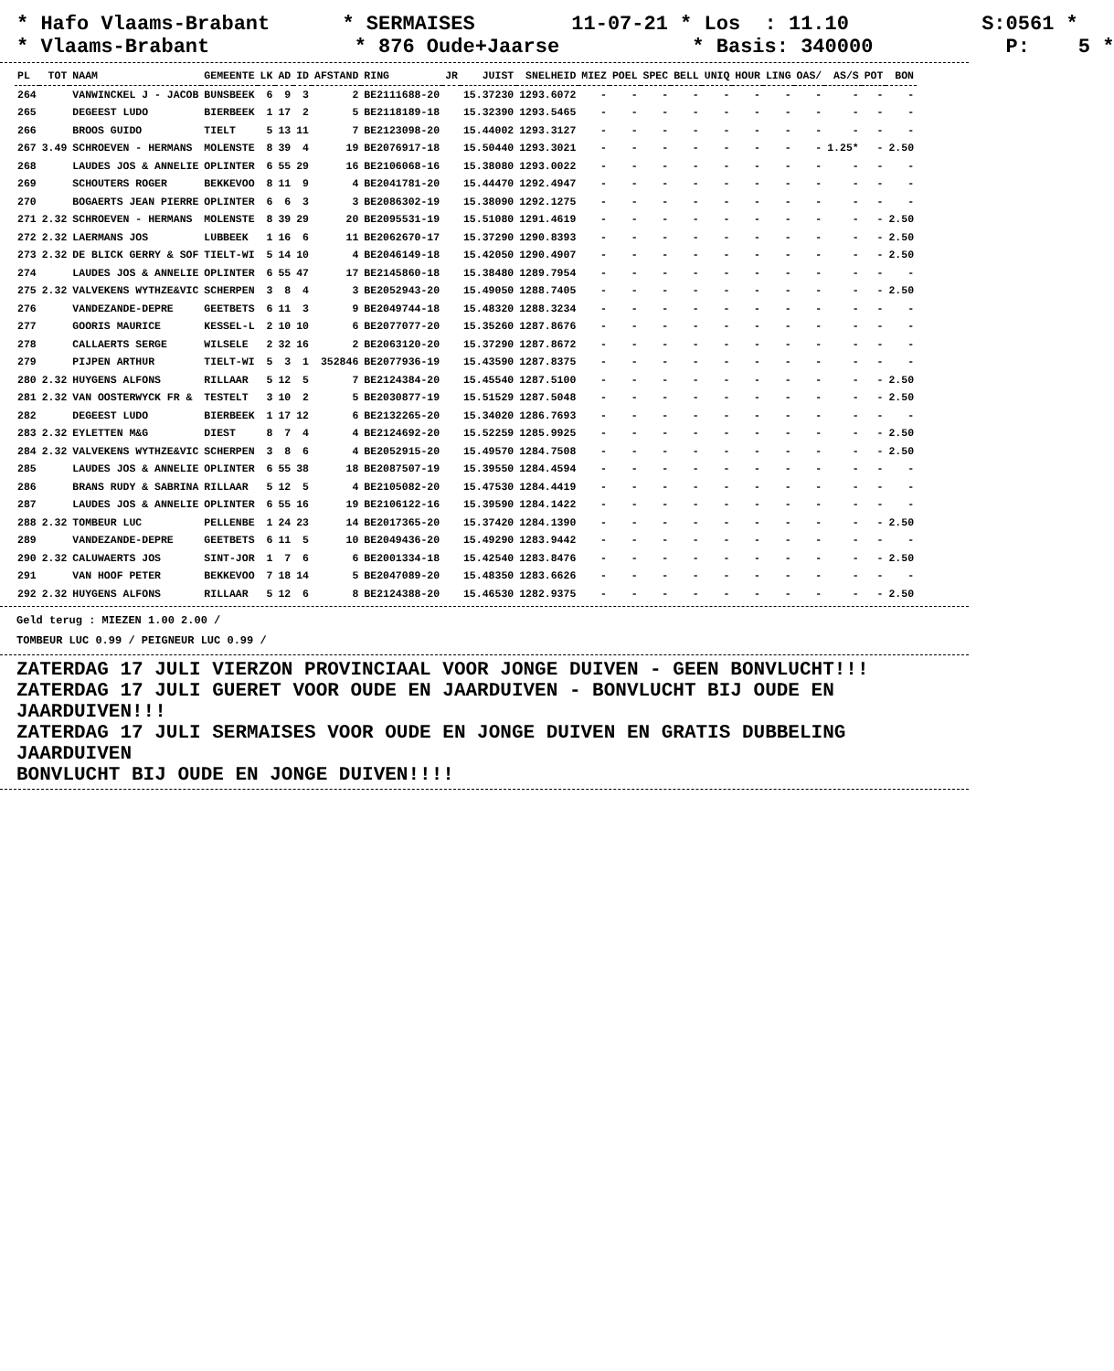* Hafo Vlaams-Brabant * SERMAISES 11-07-21 * Los : 11.10 S:0561 * * Vlaams-Brabant * 876 Oude+Jaarse * Basis: 340000 P: 5 *
| PL | TOT | NAAM | GEMEENTE | LK | AD | ID | AFSTAND | RING | JR | JUIST | SNELHEID | MIEZ | POEL | SPEC | BELL | UNIQ | HOUR | LING | OAS/ | AS/S | POT | BON |
| --- | --- | --- | --- | --- | --- | --- | --- | --- | --- | --- | --- | --- | --- | --- | --- | --- | --- | --- | --- | --- | --- | --- |
| 264 | | VANWINCKEL J - JACOB | BUNSBEEK | 6 | 9 | 3 | 2 | BE2111688-20 | | 15.37230 | 1293.6072 | - | - | - | - | - | - | - | - | - | - | - |
| 265 | | DEGEEST LUDO | BIERBEEK | 1 | 17 | 2 | 5 | BE2118189-18 | | 15.32390 | 1293.5465 | - | - | - | - | - | - | - | - | - | - | - |
| 266 | | BROOS GUIDO | TIELT | 5 | 13 | 11 | 7 | BE2123098-20 | | 15.44002 | 1293.3127 | - | - | - | - | - | - | - | - | - | - | - |
| 267 | 3.49 | SCHROEVEN - HERMANS | MOLENSTE | 8 | 39 | 4 | 19 | BE2076917-18 | | 15.50440 | 1293.3021 | - | - | - | - | - | - | - | - | 1.25* | - | 2.50 |
| 268 | | LAUDES JOS & ANNELIE | OPLINTER | 6 | 55 | 29 | 16 | BE2106068-16 | | 15.38080 | 1293.0022 | - | - | - | - | - | - | - | - | - | - | - |
| 269 | | SCHOUTERS ROGER | BEKKEVOO | 8 | 11 | 9 | 4 | BE2041781-20 | | 15.44470 | 1292.4947 | - | - | - | - | - | - | - | - | - | - | - |
| 270 | | BOGAERTS JEAN PIERRE | OPLINTER | 6 | 6 | 3 | 3 | BE2086302-19 | | 15.38090 | 1292.1275 | - | - | - | - | - | - | - | - | - | - | - |
| 271 | 2.32 | SCHROEVEN - HERMANS | MOLENSTE | 8 | 39 | 29 | 20 | BE2095531-19 | | 15.51080 | 1291.4619 | - | - | - | - | - | - | - | - | - | - | 2.50 |
| 272 | 2.32 | LAERMANS JOS | LUBBEEK | 1 | 16 | 6 | 11 | BE2062670-17 | | 15.37290 | 1290.8393 | - | - | - | - | - | - | - | - | - | - | 2.50 |
| 273 | 2.32 | DE BLICK GERRY & SOF | TIELT-WI | 5 | 14 | 10 | 4 | BE2046149-18 | | 15.42050 | 1290.4907 | - | - | - | - | - | - | - | - | - | - | 2.50 |
| 274 | | LAUDES JOS & ANNELIE | OPLINTER | 6 | 55 | 47 | 17 | BE2145860-18 | | 15.38480 | 1289.7954 | - | - | - | - | - | - | - | - | - | - | - |
| 275 | 2.32 | VALVEKENS WYTHZE&VIC | SCHERPEN | 3 | 8 | 4 | 3 | BE2052943-20 | | 15.49050 | 1288.7405 | - | - | - | - | - | - | - | - | - | - | 2.50 |
| 276 | | VANDEZANDE-DEPRE | GEETBETS | 6 | 11 | 3 | 9 | BE2049744-18 | | 15.48320 | 1288.3234 | - | - | - | - | - | - | - | - | - | - | - |
| 277 | | GOORIS MAURICE | KESSEL-L | 2 | 10 | 10 | 6 | BE2077077-20 | | 15.35260 | 1287.8676 | - | - | - | - | - | - | - | - | - | - | - |
| 278 | | CALLAERTS SERGE | WILSELE | 2 | 32 | 16 | 2 | BE2063120-20 | | 15.37290 | 1287.8672 | - | - | - | - | - | - | - | - | - | - | - |
| 279 | | PIJPEN ARTHUR | TIELT-WI | 5 | 3 | 1 | 352846 | BE2077936-19 | | 15.43590 | 1287.8375 | - | - | - | - | - | - | - | - | - | - | - |
| 280 | 2.32 | HUYGENS ALFONS | RILLAAR | 5 | 12 | 5 | 7 | BE2124384-20 | | 15.45540 | 1287.5100 | - | - | - | - | - | - | - | - | - | - | 2.50 |
| 281 | 2.32 | VAN OOSTERWYCK FR & | TESTELT | 3 | 10 | 2 | 5 | BE2030877-19 | | 15.51529 | 1287.5048 | - | - | - | - | - | - | - | - | - | - | 2.50 |
| 282 | | DEGEEST LUDO | BIERBEEK | 1 | 17 | 12 | 6 | BE2132265-20 | | 15.34020 | 1286.7693 | - | - | - | - | - | - | - | - | - | - | - |
| 283 | 2.32 | EYLETTEN M&G | DIEST | 8 | 7 | 4 | 4 | BE2124692-20 | | 15.52259 | 1285.9925 | - | - | - | - | - | - | - | - | - | - | 2.50 |
| 284 | 2.32 | VALVEKENS WYTHZE&VIC | SCHERPEN | 3 | 8 | 6 | 4 | BE2052915-20 | | 15.49570 | 1284.7508 | - | - | - | - | - | - | - | - | - | - | 2.50 |
| 285 | | LAUDES JOS & ANNELIE | OPLINTER | 6 | 55 | 38 | 18 | BE2087507-19 | | 15.39550 | 1284.4594 | - | - | - | - | - | - | - | - | - | - | - |
| 286 | | BRANS RUDY & SABRINA | RILLAAR | 5 | 12 | 5 | 4 | BE2105082-20 | | 15.47530 | 1284.4419 | - | - | - | - | - | - | - | - | - | - | - |
| 287 | | LAUDES JOS & ANNELIE | OPLINTER | 6 | 55 | 16 | 19 | BE2106122-16 | | 15.39590 | 1284.1422 | - | - | - | - | - | - | - | - | - | - | - |
| 288 | 2.32 | TOMBEUR LUC | PELLENBE | 1 | 24 | 23 | 14 | BE2017365-20 | | 15.37420 | 1284.1390 | - | - | - | - | - | - | - | - | - | - | 2.50 |
| 289 | | VANDEZANDE-DEPRE | GEETBETS | 6 | 11 | 5 | 10 | BE2049436-20 | | 15.49290 | 1283.9442 | - | - | - | - | - | - | - | - | - | - | - |
| 290 | 2.32 | CALUWAERTS JOS | SINT-JOR | 1 | 7 | 6 | 6 | BE2001334-18 | | 15.42540 | 1283.8476 | - | - | - | - | - | - | - | - | - | - | 2.50 |
| 291 | | VAN HOOF PETER | BEKKEVOO | 7 | 18 | 14 | 5 | BE2047089-20 | | 15.48350 | 1283.6626 | - | - | - | - | - | - | - | - | - | - | - |
| 292 | 2.32 | HUYGENS ALFONS | RILLAAR | 5 | 12 | 6 | 8 | BE2124388-20 | | 15.46530 | 1282.9375 | - | - | - | - | - | - | - | - | - | - | 2.50 |
Geld terug : MIEZEN 1.00 2.00 /
TOMBEUR LUC 0.99 / PEIGNEUR LUC 0.99 /
ZATERDAG 17 JULI VIERZON PROVINCIAAL VOOR JONGE DUIVEN - GEEN BONVLUCHT!!!
ZATERDAG 17 JULI GUERET VOOR OUDE EN JAARDUIVEN - BONVLUCHT BIJ OUDE EN JAARDUIVEN!!!
ZATERDAG 17 JULI SERMAISES VOOR OUDE EN JONGE DUIVEN EN GRATIS DUBBELING JAARDUIVEN
BONVLUCHT BIJ OUDE EN JONGE DUIVEN!!!!